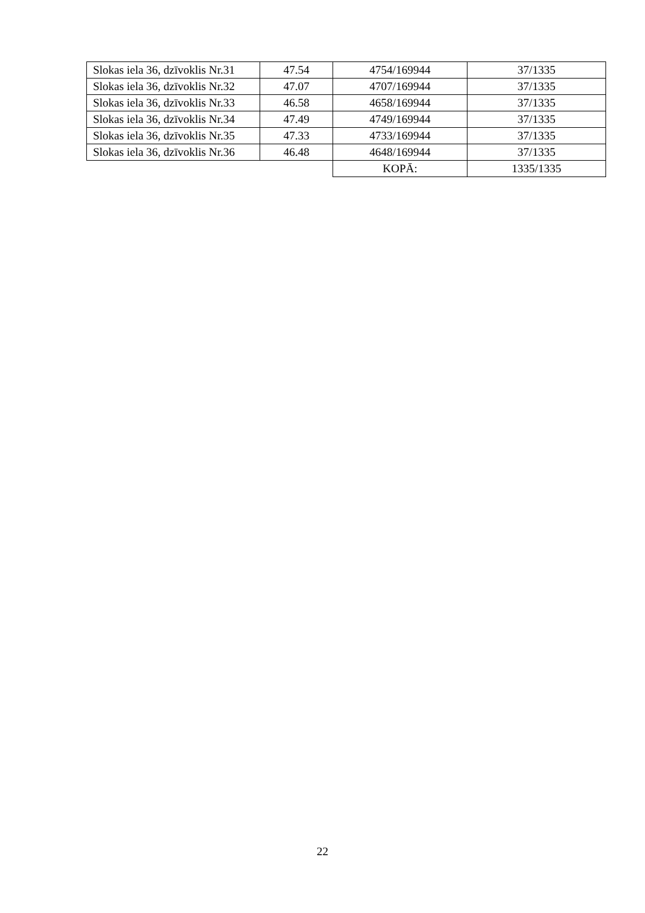| Slokas iela 36, dzīvoklis Nr.31 | 47.54 | 4754/169944 | 37/1335 |
| Slokas iela 36, dzīvoklis Nr.32 | 47.07 | 4707/169944 | 37/1335 |
| Slokas iela 36, dzīvoklis Nr.33 | 46.58 | 4658/169944 | 37/1335 |
| Slokas iela 36, dzīvoklis Nr.34 | 47.49 | 4749/169944 | 37/1335 |
| Slokas iela 36, dzīvoklis Nr.35 | 47.33 | 4733/169944 | 37/1335 |
| Slokas iela 36, dzīvoklis Nr.36 | 46.48 | 4648/169944 | 37/1335 |
| | | KOPĀ: | 1335/1335 |
22